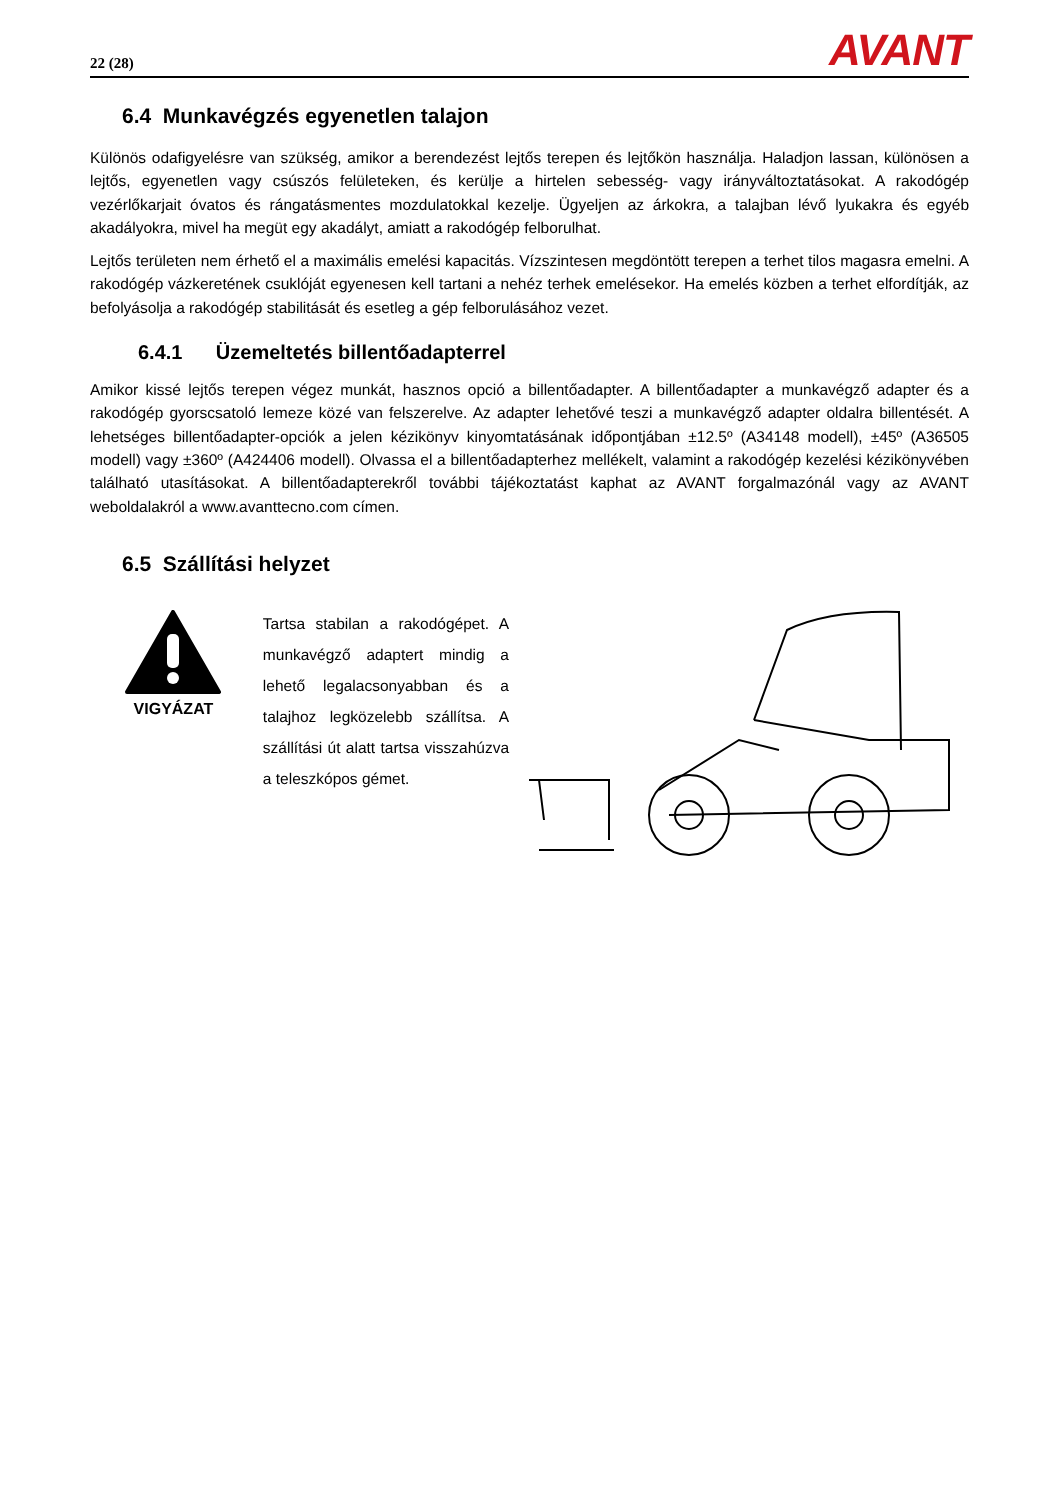22 (28) AVANT
6.4 Munkavégzés egyenetlen talajon
Különös odafigyelésre van szükség, amikor a berendezést lejtős terepen és lejtőkön használja. Haladjon lassan, különösen a lejtős, egyenetlen vagy csúszós felületeken, és kerülje a hirtelen sebesség- vagy irányváltoztatásokat. A rakodógép vezérlőkarjait óvatos és rángatásmentes mozdulatokkal kezelje. Ügyeljen az árkokra, a talajban lévő lyukakra és egyéb akadályokra, mivel ha megüt egy akadályt, amiatt a rakodógép felborulhat.
Lejtős területen nem érhető el a maximális emelési kapacitás. Vízszintesen megdöntött terepen a terhet tilos magasra emelni. A rakodógép vázkeretének csuklóját egyenesen kell tartani a nehéz terhek emelésekor. Ha emelés közben a terhet elfordítják, az befolyásolja a rakodógép stabilitását és esetleg a gép felborulásához vezet.
6.4.1 Üzemeltetés billentőadapterrel
Amikor kissé lejtős terepen végez munkát, hasznos opció a billentőadapter. A billentőadapter a munkavégző adapter és a rakodógép gyorscsatoló lemeze közé van felszerelve. Az adapter lehetővé teszi a munkavégző adapter oldalra billentését. A lehetséges billentőadapter-opciók a jelen kézikönyv kinyomtatásának időpontjában ±12.5º (A34148 modell), ±45º (A36505 modell) vagy ±360º (A424406 modell). Olvassa el a billentőadapterhez mellékelt, valamint a rakodógép kezelési kézikönyvében található utasításokat. A billentőadapterekről további tájékoztatást kaphat az AVANT forgalmazónál vagy az AVANT weboldalakról a www.avanttecno.com címen.
6.5 Szállítási helyzet
VIGYÁZAT
Tartsa stabilan a rakodógépet. A munkavégző adaptert mindig a lehető legalacsonyabban és a talajhoz legközelebb szállítsa. A szállítási út alatt tartsa visszahúzva a teleszkópos gémet.